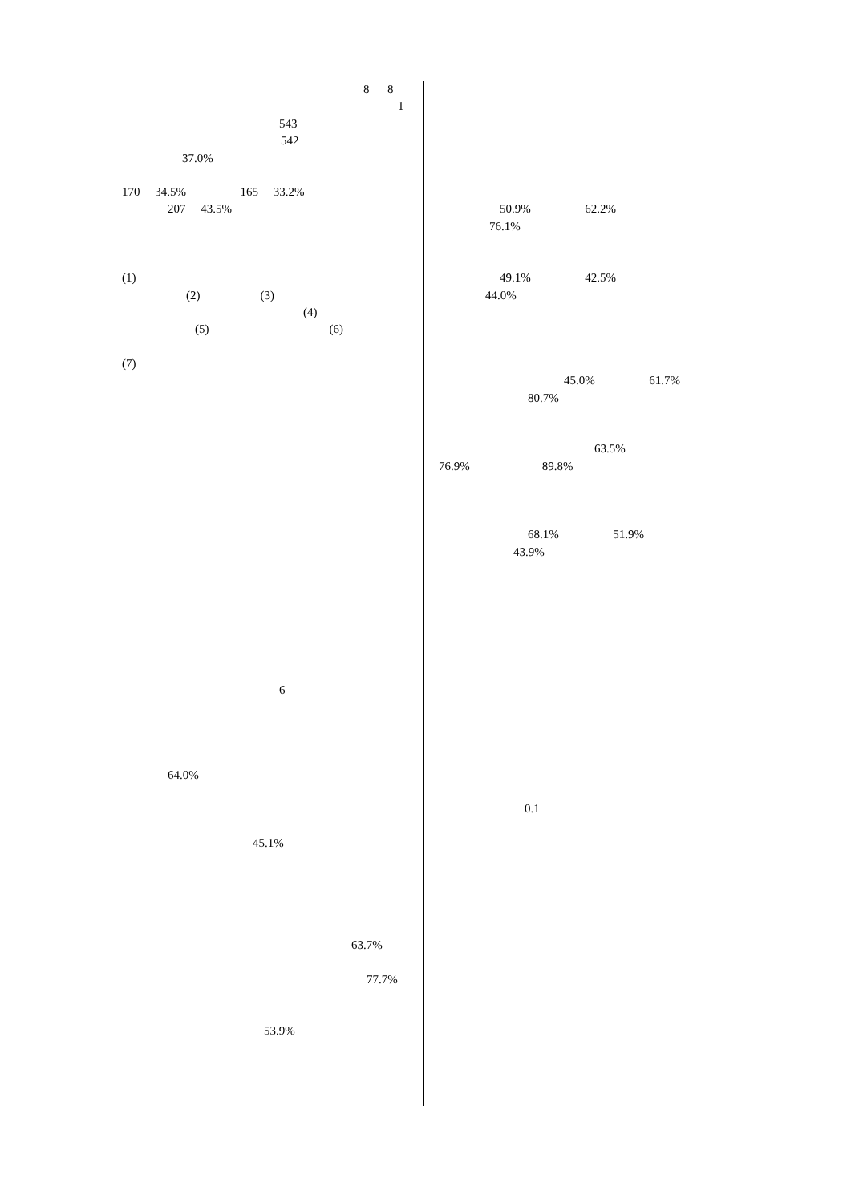8 8
1
543
542
37.0%
170 34.5% 165 33.2%
207 43.5%
(1)
(2) (3)
(4)
(5) (6)
(7)
6
64.0%
45.1%
63.7%
77.7%
53.9%
50.9% 62.2%
76.1%
49.1% 42.5%
44.0%
45.0% 61.7%
80.7%
63.5%
76.9% 89.8%
68.1% 51.9%
43.9%
0.1